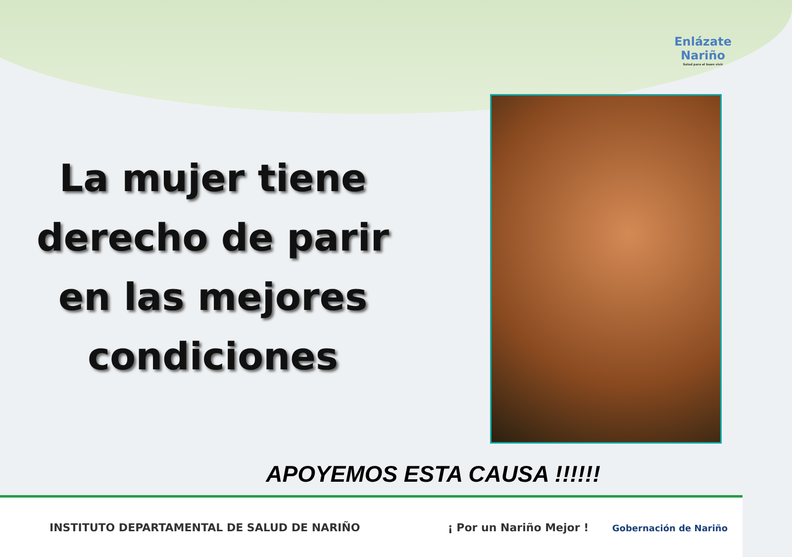Enlázate
Nariño
Salud para el buen vivir
La mujer tiene derecho de parir en las mejores condiciones
APOYEMOS ESTA CAUSA !!!!!!
INSTITUTO DEPARTAMENTAL DE SALUD DE NARIÑO ¡ Por un Nariño Mejor ! Gobernación de Nariño